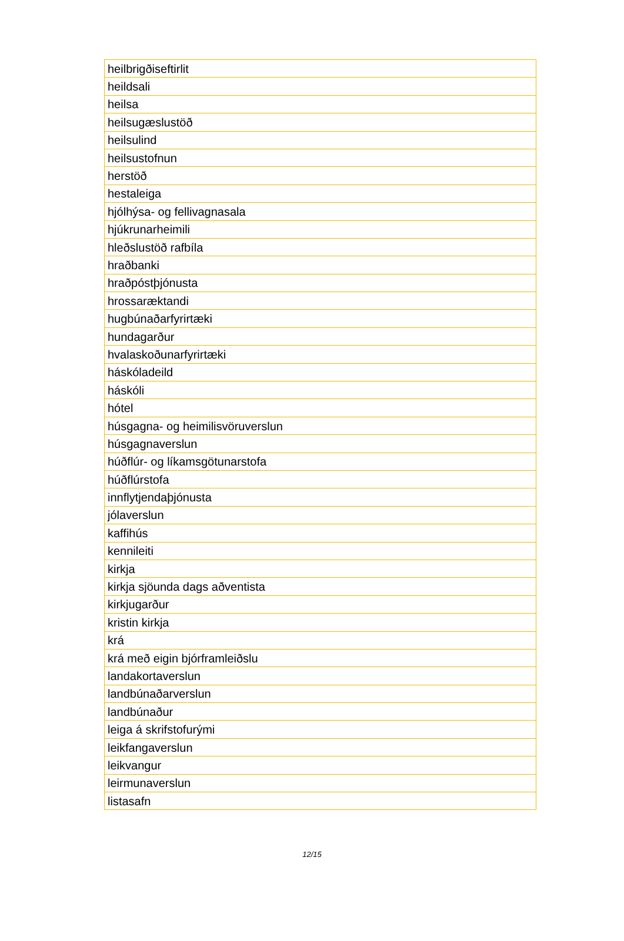| heilbrigðiseftirlit |
| heildsali |
| heilsa |
| heilsugæslustöð |
| heilsulind |
| heilsustofnun |
| herstöð |
| hestaleiga |
| hjólhýsa- og fellivagnasala |
| hjúkrunarheimili |
| hleðslustöð rafbíla |
| hraðbanki |
| hraðpóstþjónusta |
| hrossaræktandi |
| hugbúnaðarfyrirtæki |
| hundagarður |
| hvalaskoðunarfyrirtæki |
| háskóladeild |
| háskóli |
| hótel |
| húsgagna- og heimilisvöruverslun |
| húsgagnaverslun |
| húðflúr- og líkamsgötunarstofa |
| húðflúrstofa |
| innflytjendaþjónusta |
| jólaverslun |
| kaffihús |
| kennileiti |
| kirkja |
| kirkja sjöunda dags aðventista |
| kirkjugarður |
| kristin kirkja |
| krá |
| krá með eigin bjórframleiðslu |
| landakortaverslun |
| landbúnaðarverslun |
| landbúnaður |
| leiga á skrifstofurými |
| leikfangaverslun |
| leikvangur |
| leirmunaverslun |
| listasafn |
12/15